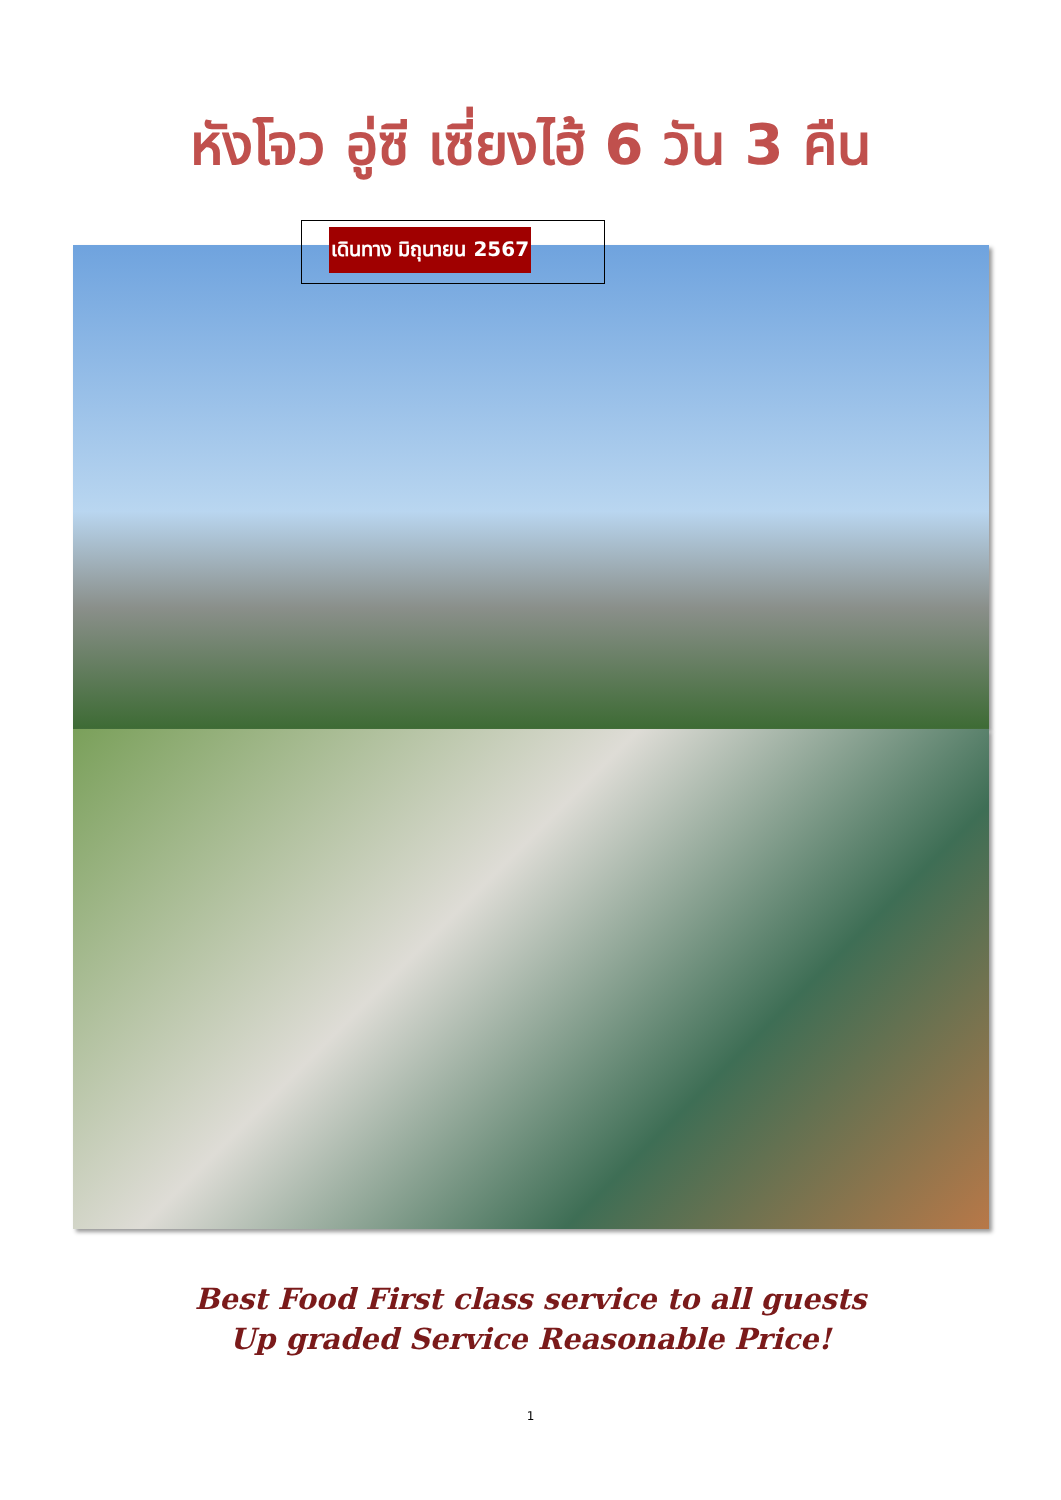หังโจว อู่ซี เซี่ยงไฮ้ 6 วัน 3 คืน
เดินทาง มิถุนายน 2567
Best Food First class service to all guests
Up graded Service Reasonable Price!
1